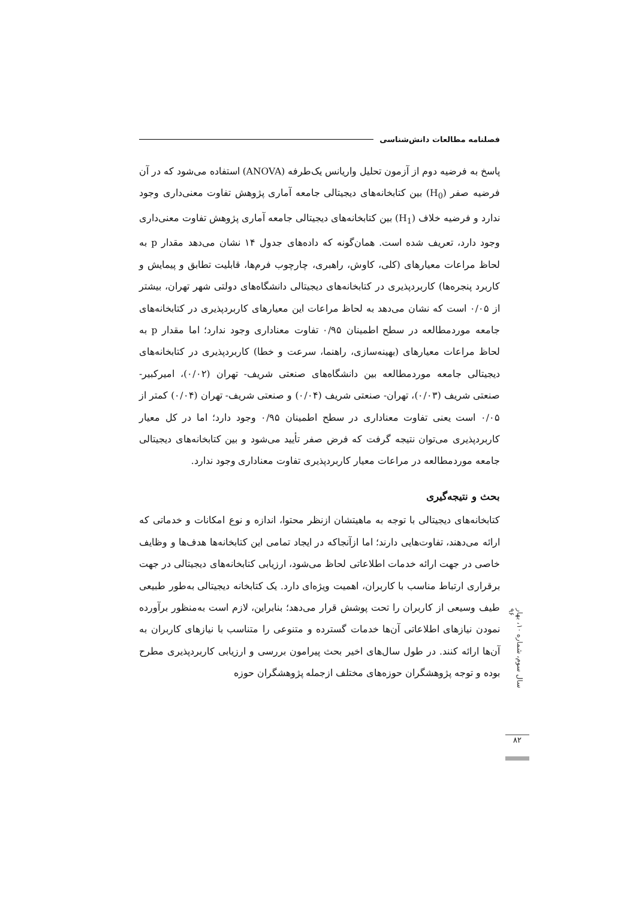فصلنامه مطالعات دانش‌شناسی
پاسخ به فرضیه دوم از آزمون تحلیل واریانس یک‌طرفه (ANOVA) استفاده می‌شود که در آن فرضیه صفر (H<sub>0</sub>) بین کتابخانه‌های دیجیتالی جامعه آماری پژوهش تفاوت معنی‌داری وجود ندارد و فرضیه خلاف (H<sub>1</sub>) بین کتابخانه‌های دیجیتالی جامعه آماری پژوهش تفاوت معنی‌داری وجود دارد، تعریف شده است. همان‌گونه که داده‌های جدول ۱۴ نشان می‌دهد مقدار p به لحاظ مراعات معیارهای (کلی، کاوش، راهبری، چارچوب فرم‌ها، قابلیت تطابق و پیمایش و کاربرد پنجره‌ها) کاربردپذیری در کتابخانه‌های دیجیتالی دانشگاه‌های دولتی شهر تهران، بیشتر از ۰/۰۵ است که نشان می‌دهد به لحاظ مراعات این معیارهای کاربردپذیری در کتابخانه‌های جامعه موردمطالعه در سطح اطمینان ۰/۹۵ تفاوت معناداری وجود ندارد؛ اما مقدار p به لحاظ مراعات معیارهای (بهینه‌سازی، راهنما، سرعت و خطا) کاربردپذیری در کتابخانه‌های دیجیتالی جامعه موردمطالعه بین دانشگاه‌های صنعتی شریف- تهران (۰/۰۲)، امیرکبیر- صنعتی شریف (۰/۰۳)، تهران- صنعتی شریف (۰/۰۴) و صنعتی شریف- تهران (۰/۰۴) کمتر از ۰/۰۵ است یعنی تفاوت معناداری در سطح اطمینان ۰/۹۵ وجود دارد؛ اما در کل معیار کاربردپذیری می‌توان نتیجه گرفت که فرض صفر تأیید می‌شود و بین کتابخانه‌های دیجیتالی جامعه موردمطالعه در مراعات معیار کاربردپذیری تفاوت معناداری وجود ندارد.
بحث و نتیجه‌گیری
کتابخانه‌های دیجیتالی با توجه به ماهیتشان ازنظر محتوا، اندازه و نوع امکانات و خدماتی که ارائه می‌دهند، تفاوت‌هایی دارند؛ اما ازآنجاکه در ایجاد تمامی این کتابخانه‌ها هدف‌ها و وظایف خاصی در جهت ارائه خدمات اطلاعاتی لحاظ می‌شود، ارزیابی کتابخانه‌های دیجیتالی در جهت برقراری ارتباط مناسب با کاربران، اهمیت ویژه‌ای دارد. یک کتابخانه دیجیتالی به‌طور طبیعی طیف وسیعی از کاربران را تحت پوشش قرار می‌دهد؛ بنابراین، لازم است به‌منظور برآورده نمودن نیازهای اطلاعاتی آن‌ها خدمات گسترده و متنوعی را متناسب با نیازهای کاربران به آن‌ها ارائه کنند. در طول سال‌های اخیر بحث پیرامون بررسی و ارزیابی کاربردپذیری مطرح بوده و توجه پژوهشگران حوزه‌های مختلف ازجمله پژوهشگران حوزه
سال سوم، شماره ۱۰، بهار ۹۶
۸۲